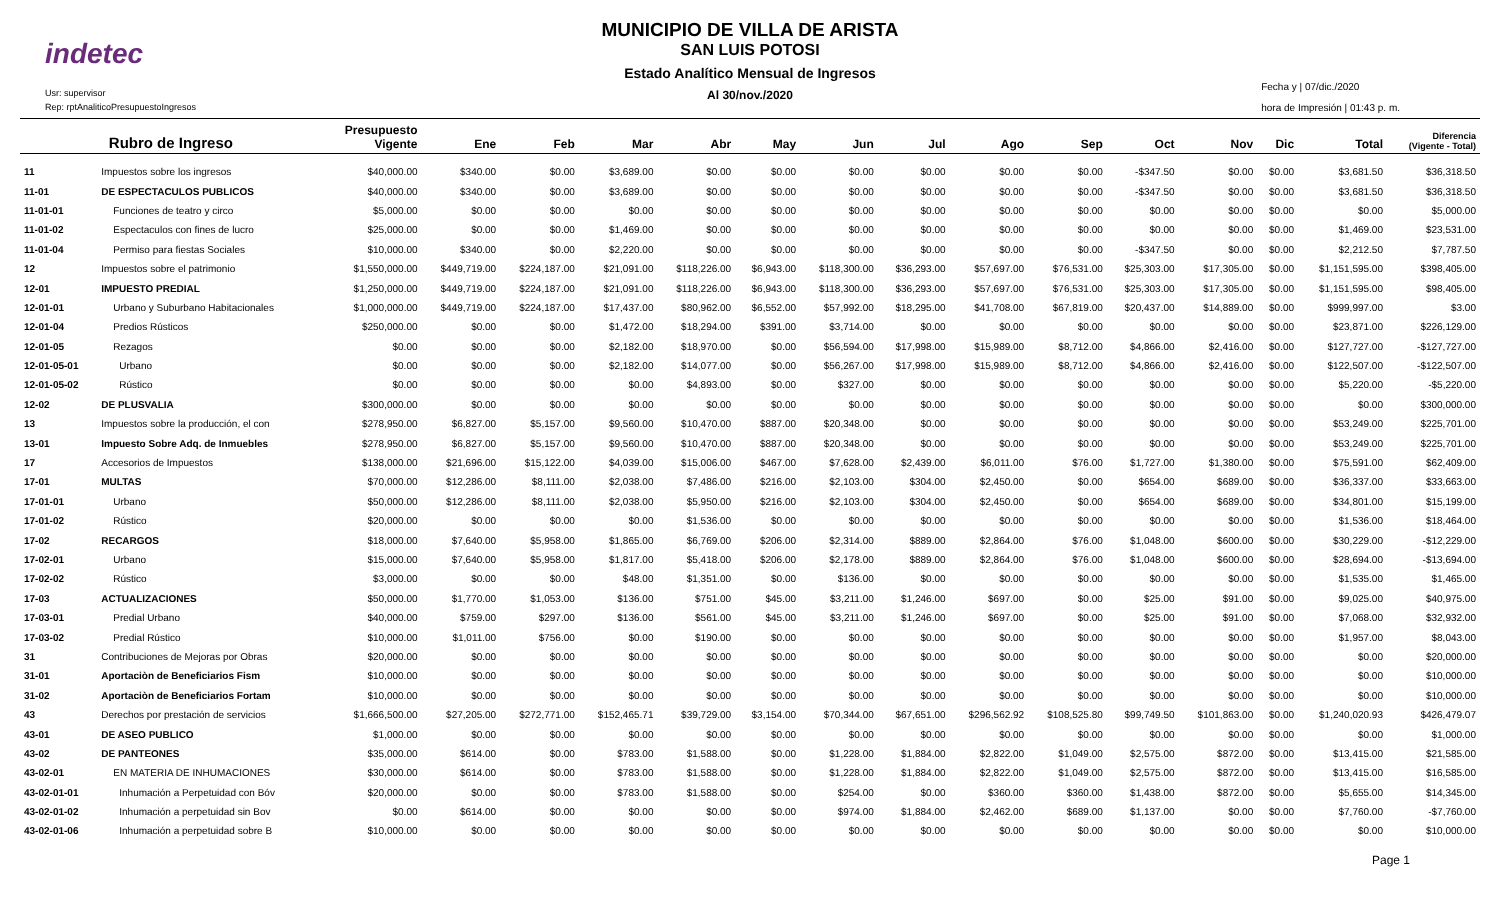indetec
Usr: supervisor
Rep: rptAnaliticoPresupuestoIngresos
MUNICIPIO DE VILLA DE ARISTA
SAN LUIS POTOSI
Estado Analítico Mensual de Ingresos
Al 30/nov./2020
Fecha y | 07/dic./2020
hora de Impresión | 01:43 p. m.
| Rubro de Ingreso | | Presupuesto Vigente | Ene | Feb | Mar | Abr | May | Jun | Jul | Ago | Sep | Oct | Nov | Dic | Total | Diferencia (Vigente - Total) |
| --- | --- | --- | --- | --- | --- | --- | --- | --- | --- | --- | --- | --- | --- | --- | --- | --- |
| 11 | Impuestos sobre los ingresos | $40,000.00 | $340.00 | $0.00 | $3,689.00 | $0.00 | $0.00 | $0.00 | $0.00 | $0.00 | $0.00 | -$347.50 | $0.00 | $0.00 | $3,681.50 | $36,318.50 |
| 11-01 | DE ESPECTACULOS PUBLICOS | $40,000.00 | $340.00 | $0.00 | $3,689.00 | $0.00 | $0.00 | $0.00 | $0.00 | $0.00 | $0.00 | -$347.50 | $0.00 | $0.00 | $3,681.50 | $36,318.50 |
| 11-01-01 | Funciones de teatro y circo | $5,000.00 | $0.00 | $0.00 | $0.00 | $0.00 | $0.00 | $0.00 | $0.00 | $0.00 | $0.00 | $0.00 | $0.00 | $0.00 | $0.00 | $5,000.00 |
| 11-01-02 | Espectaculos con fines de lucro | $25,000.00 | $0.00 | $0.00 | $1,469.00 | $0.00 | $0.00 | $0.00 | $0.00 | $0.00 | $0.00 | $0.00 | $0.00 | $0.00 | $1,469.00 | $23,531.00 |
| 11-01-04 | Permiso para fiestas Sociales | $10,000.00 | $340.00 | $0.00 | $2,220.00 | $0.00 | $0.00 | $0.00 | $0.00 | $0.00 | $0.00 | -$347.50 | $0.00 | $0.00 | $2,212.50 | $7,787.50 |
| 12 | Impuestos sobre el patrimonio | $1,550,000.00 | $449,719.00 | $224,187.00 | $21,091.00 | $118,226.00 | $6,943.00 | $118,300.00 | $36,293.00 | $57,697.00 | $76,531.00 | $25,303.00 | $17,305.00 | $0.00 | $1,151,595.00 | $398,405.00 |
| 12-01 | IMPUESTO PREDIAL | $1,250,000.00 | $449,719.00 | $224,187.00 | $21,091.00 | $118,226.00 | $6,943.00 | $118,300.00 | $36,293.00 | $57,697.00 | $76,531.00 | $25,303.00 | $17,305.00 | $0.00 | $1,151,595.00 | $98,405.00 |
| 12-01-01 | Urbano y Suburbano Habitacionales | $1,000,000.00 | $449,719.00 | $224,187.00 | $17,437.00 | $80,962.00 | $6,552.00 | $57,992.00 | $18,295.00 | $41,708.00 | $67,819.00 | $20,437.00 | $14,889.00 | $0.00 | $999,997.00 | $3.00 |
| 12-01-04 | Predios Rústicos | $250,000.00 | $0.00 | $0.00 | $1,472.00 | $18,294.00 | $391.00 | $3,714.00 | $0.00 | $0.00 | $0.00 | $0.00 | $0.00 | $0.00 | $23,871.00 | $226,129.00 |
| 12-01-05 | Rezagos | $0.00 | $0.00 | $0.00 | $2,182.00 | $18,970.00 | $0.00 | $56,594.00 | $17,998.00 | $15,989.00 | $8,712.00 | $4,866.00 | $2,416.00 | $0.00 | $127,727.00 | -$127,727.00 |
| 12-01-05-01 | Urbano | $0.00 | $0.00 | $0.00 | $2,182.00 | $14,077.00 | $0.00 | $56,267.00 | $17,998.00 | $15,989.00 | $8,712.00 | $4,866.00 | $2,416.00 | $0.00 | $122,507.00 | -$122,507.00 |
| 12-01-05-02 | Rústico | $0.00 | $0.00 | $0.00 | $0.00 | $4,893.00 | $0.00 | $327.00 | $0.00 | $0.00 | $0.00 | $0.00 | $0.00 | $0.00 | $5,220.00 | -$5,220.00 |
| 12-02 | DE PLUSVALIA | $300,000.00 | $0.00 | $0.00 | $0.00 | $0.00 | $0.00 | $0.00 | $0.00 | $0.00 | $0.00 | $0.00 | $0.00 | $0.00 | $0.00 | $300,000.00 |
| 13 | Impuestos sobre la producción, el con | $278,950.00 | $6,827.00 | $5,157.00 | $9,560.00 | $10,470.00 | $887.00 | $20,348.00 | $0.00 | $0.00 | $0.00 | $0.00 | $0.00 | $0.00 | $53,249.00 | $225,701.00 |
| 13-01 | Impuesto Sobre Adq. de Inmuebles | $278,950.00 | $6,827.00 | $5,157.00 | $9,560.00 | $10,470.00 | $887.00 | $20,348.00 | $0.00 | $0.00 | $0.00 | $0.00 | $0.00 | $0.00 | $53,249.00 | $225,701.00 |
| 17 | Accesorios de Impuestos | $138,000.00 | $21,696.00 | $15,122.00 | $4,039.00 | $15,006.00 | $467.00 | $7,628.00 | $2,439.00 | $6,011.00 | $76.00 | $1,727.00 | $1,380.00 | $0.00 | $75,591.00 | $62,409.00 |
| 17-01 | MULTAS | $70,000.00 | $12,286.00 | $8,111.00 | $2,038.00 | $7,486.00 | $216.00 | $2,103.00 | $304.00 | $2,450.00 | $0.00 | $654.00 | $689.00 | $0.00 | $36,337.00 | $33,663.00 |
| 17-01-01 | Urbano | $50,000.00 | $12,286.00 | $8,111.00 | $2,038.00 | $5,950.00 | $216.00 | $2,103.00 | $304.00 | $2,450.00 | $0.00 | $654.00 | $689.00 | $0.00 | $34,801.00 | $15,199.00 |
| 17-01-02 | Rústico | $20,000.00 | $0.00 | $0.00 | $0.00 | $1,536.00 | $0.00 | $0.00 | $0.00 | $0.00 | $0.00 | $0.00 | $0.00 | $0.00 | $1,536.00 | $18,464.00 |
| 17-02 | RECARGOS | $18,000.00 | $7,640.00 | $5,958.00 | $1,865.00 | $6,769.00 | $206.00 | $2,314.00 | $889.00 | $2,864.00 | $76.00 | $1,048.00 | $600.00 | $0.00 | $30,229.00 | -$12,229.00 |
| 17-02-01 | Urbano | $15,000.00 | $7,640.00 | $5,958.00 | $1,817.00 | $5,418.00 | $206.00 | $2,178.00 | $889.00 | $2,864.00 | $76.00 | $1,048.00 | $600.00 | $0.00 | $28,694.00 | -$13,694.00 |
| 17-02-02 | Rústico | $3,000.00 | $0.00 | $0.00 | $48.00 | $1,351.00 | $0.00 | $136.00 | $0.00 | $0.00 | $0.00 | $0.00 | $0.00 | $0.00 | $1,535.00 | $1,465.00 |
| 17-03 | ACTUALIZACIONES | $50,000.00 | $1,770.00 | $1,053.00 | $136.00 | $751.00 | $45.00 | $3,211.00 | $1,246.00 | $697.00 | $0.00 | $25.00 | $91.00 | $0.00 | $9,025.00 | $40,975.00 |
| 17-03-01 | Predial Urbano | $40,000.00 | $759.00 | $297.00 | $136.00 | $561.00 | $45.00 | $3,211.00 | $1,246.00 | $697.00 | $0.00 | $25.00 | $91.00 | $0.00 | $7,068.00 | $32,932.00 |
| 17-03-02 | Predial Rústico | $10,000.00 | $1,011.00 | $756.00 | $0.00 | $190.00 | $0.00 | $0.00 | $0.00 | $0.00 | $0.00 | $0.00 | $0.00 | $0.00 | $1,957.00 | $8,043.00 |
| 31 | Contribuciones de Mejoras por Obras | $20,000.00 | $0.00 | $0.00 | $0.00 | $0.00 | $0.00 | $0.00 | $0.00 | $0.00 | $0.00 | $0.00 | $0.00 | $0.00 | $0.00 | $20,000.00 |
| 31-01 | Aportaciòn de Beneficiarios Fism | $10,000.00 | $0.00 | $0.00 | $0.00 | $0.00 | $0.00 | $0.00 | $0.00 | $0.00 | $0.00 | $0.00 | $0.00 | $0.00 | $0.00 | $10,000.00 |
| 31-02 | Aportaciòn de Beneficiarios Fortam | $10,000.00 | $0.00 | $0.00 | $0.00 | $0.00 | $0.00 | $0.00 | $0.00 | $0.00 | $0.00 | $0.00 | $0.00 | $0.00 | $0.00 | $10,000.00 |
| 43 | Derechos por prestación de servicios | $1,666,500.00 | $27,205.00 | $272,771.00 | $152,465.71 | $39,729.00 | $3,154.00 | $70,344.00 | $67,651.00 | $296,562.92 | $108,525.80 | $99,749.50 | $101,863.00 | $0.00 | $1,240,020.93 | $426,479.07 |
| 43-01 | DE ASEO PUBLICO | $1,000.00 | $0.00 | $0.00 | $0.00 | $0.00 | $0.00 | $0.00 | $0.00 | $0.00 | $0.00 | $0.00 | $0.00 | $0.00 | $0.00 | $1,000.00 |
| 43-02 | DE PANTEONES | $35,000.00 | $614.00 | $0.00 | $783.00 | $1,588.00 | $0.00 | $1,228.00 | $1,884.00 | $2,822.00 | $1,049.00 | $2,575.00 | $872.00 | $0.00 | $13,415.00 | $21,585.00 |
| 43-02-01 | EN MATERIA DE INHUMACIONES | $30,000.00 | $614.00 | $0.00 | $783.00 | $1,588.00 | $0.00 | $1,228.00 | $1,884.00 | $2,822.00 | $1,049.00 | $2,575.00 | $872.00 | $0.00 | $13,415.00 | $16,585.00 |
| 43-02-01-01 | Inhumación a Perpetuidad con Bóv | $20,000.00 | $0.00 | $0.00 | $783.00 | $1,588.00 | $0.00 | $254.00 | $0.00 | $360.00 | $360.00 | $1,438.00 | $872.00 | $0.00 | $5,655.00 | $14,345.00 |
| 43-02-01-02 | Inhumación a perpetuidad sin Bov | $0.00 | $614.00 | $0.00 | $0.00 | $0.00 | $0.00 | $974.00 | $1,884.00 | $2,462.00 | $689.00 | $1,137.00 | $0.00 | $0.00 | $7,760.00 | -$7,760.00 |
| 43-02-01-06 | Inhumación a perpetuidad sobre B | $10,000.00 | $0.00 | $0.00 | $0.00 | $0.00 | $0.00 | $0.00 | $0.00 | $0.00 | $0.00 | $0.00 | $0.00 | $0.00 | $0.00 | $10,000.00 |
Page 1